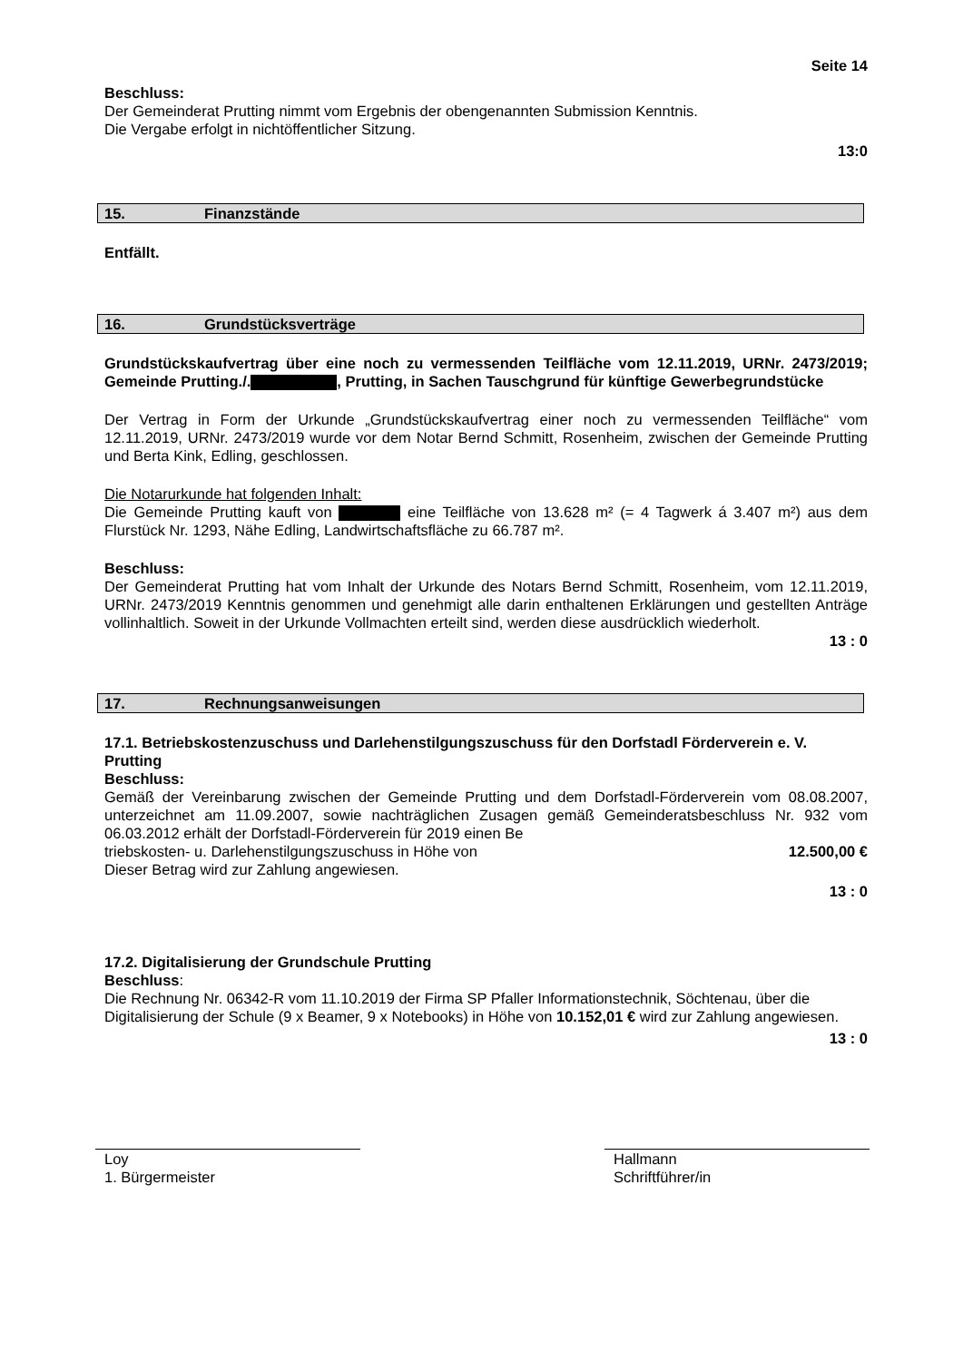Seite 14
Beschluss:
Der Gemeinderat Prutting nimmt vom Ergebnis der obengenannten Submission Kenntnis.
Die Vergabe erfolgt in nichtöffentlicher Sitzung.
13:0
15. Finanzstände
Entfällt.
16. Grundstücksverträge
Grundstückskaufvertrag über eine noch zu vermessenden Teilfläche vom 12.11.2019, URNr. 2473/2019; Gemeinde Prutting./. , Prutting, in Sachen Tauschgrund für künftige Gewerbegrundstücke
Der Vertrag in Form der Urkunde „Grundstückskaufvertrag einer noch zu vermessenden Teilflä­che“ vom 12.11.2019, URNr. 2473/2019 wurde vor dem Notar Bernd Schmitt, Rosenheim, zwi­schen der Gemeinde Prutting und Berta Kink, Edling, geschlossen.
Die Notarurkunde hat folgenden Inhalt:
Die Gemeinde Prutting kauft von eine Teilfläche von 13.628 m² (= 4 Tagwerk á 3.407 m²) aus dem Flurstück Nr. 1293, Nähe Edling, Landwirtschaftsfläche zu 66.787 m².
Beschluss:
Der Gemeinderat Prutting hat vom Inhalt der Urkunde des Notars Bernd Schmitt, Rosenheim, vom 12.11.2019, URNr. 2473/2019 Kenntnis genommen und genehmigt alle darin enthaltenen Erklärungen und gestellten Anträge vollinhaltlich. Soweit in der Urkunde Vollmachten erteilt sind, werden diese ausdrücklich wiederholt.
13 : 0
17. Rechnungsanweisungen
17.1. Betriebskostenzuschuss und Darlehenstilgungszuschuss für den Dorfstadl Förder­verein e. V. Prutting
Beschluss:
Gemäß der Vereinbarung zwischen der Gemeinde Prutting und dem Dorfstadl-Förderverein vom 08.08.2007, unterzeichnet am 11.09.2007, sowie nachträglichen Zusagen gemäß Gemein­deratsbeschluss Nr. 932 vom 06.03.2012 erhält der Dorfstadl-Förderverein für 2019 einen Be­
triebskosten- u. Darlehenstilgungszuschuss in Höhe von 12.500,00 €
Dieser Betrag wird zur Zahlung angewiesen.
13 : 0
17.2. Digitalisierung der Grundschule Prutting
Beschluss:
Die Rechnung Nr. 06342-R vom 11.10.2019 der Firma SP Pfaller Informationstechnik, Söchten­au, über die Digitalisierung der Schule (9 x Beamer, 9 x Notebooks) in Höhe von 10.152,01 € wird zur Zahlung angewiesen.
13 : 0
Loy
1. Bürgermeister
Hallmann
Schriftführer/in